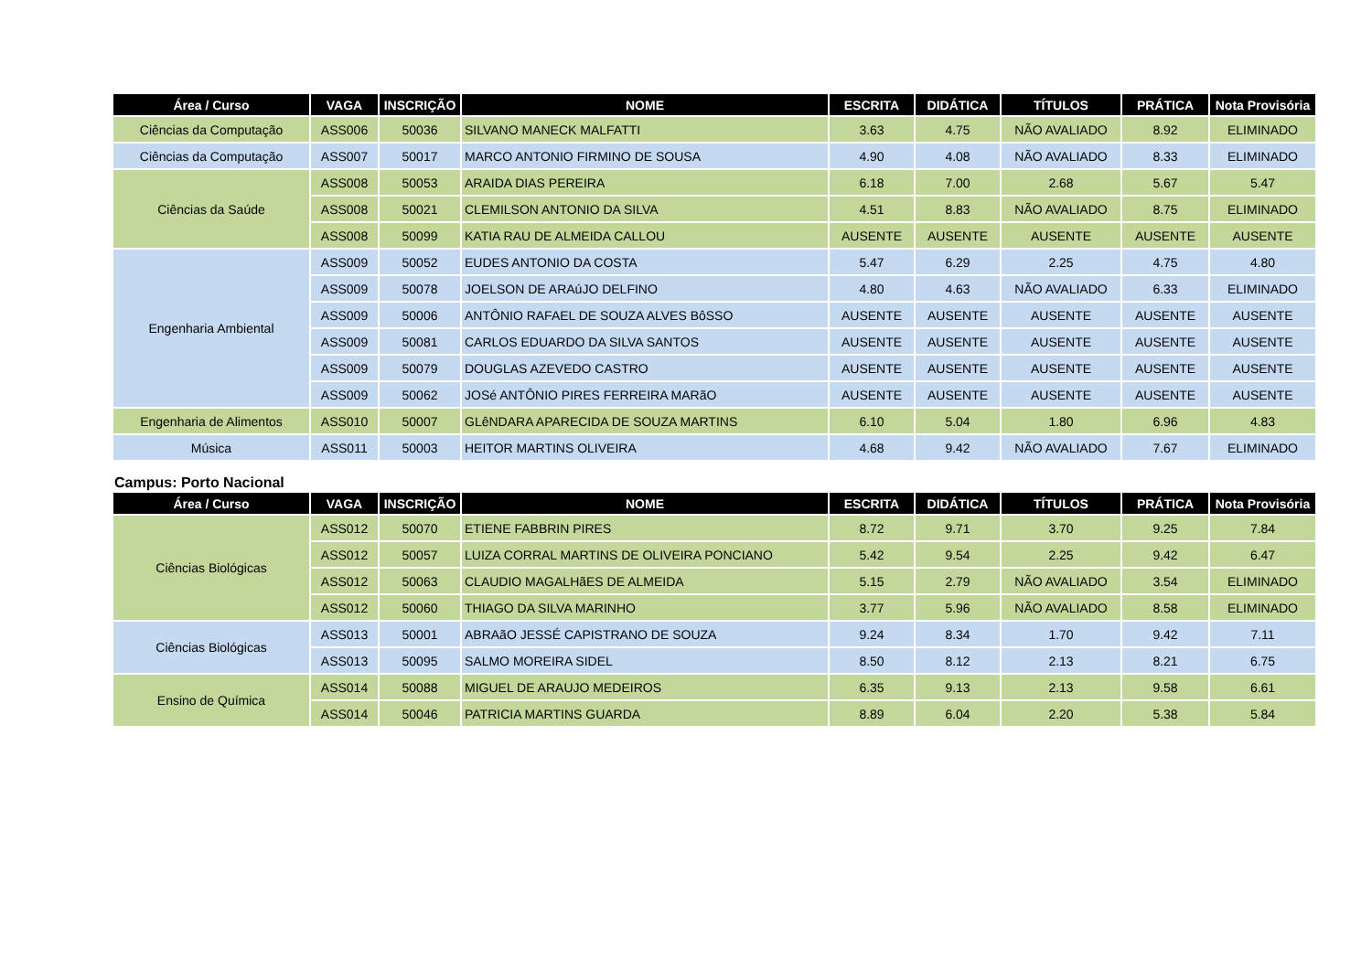| Área / Curso | VAGA | INSCRIÇÃO | NOME | ESCRITA | DIDÁTICA | TÍTULOS | PRÁTICA | Nota Provisória |
| --- | --- | --- | --- | --- | --- | --- | --- | --- |
| Ciências da Computação | ASS006 | 50036 | SILVANO MANECK MALFATTI | 3.63 | 4.75 | NÃO AVALIADO | 8.92 | ELIMINADO |
| Ciências da Computação | ASS007 | 50017 | MARCO ANTONIO FIRMINO DE SOUSA | 4.90 | 4.08 | NÃO AVALIADO | 8.33 | ELIMINADO |
| Ciências da Saúde | ASS008 | 50053 | ARAIDA DIAS PEREIRA | 6.18 | 7.00 | 2.68 | 5.67 | 5.47 |
| | ASS008 | 50021 | CLEMILSON ANTONIO DA SILVA | 4.51 | 8.83 | NÃO AVALIADO | 8.75 | ELIMINADO |
| | ASS008 | 50099 | KATIA RAU DE ALMEIDA CALLOU | AUSENTE | AUSENTE | AUSENTE | AUSENTE | AUSENTE |
| Engenharia Ambiental | ASS009 | 50052 | EUDES ANTONIO DA COSTA | 5.47 | 6.29 | 2.25 | 4.75 | 4.80 |
| | ASS009 | 50078 | JOELSON DE ARAúJO DELFINO | 4.80 | 4.63 | NÃO AVALIADO | 6.33 | ELIMINADO |
| | ASS009 | 50006 | ANTÔNIO RAFAEL DE SOUZA ALVES BôSSO | AUSENTE | AUSENTE | AUSENTE | AUSENTE | AUSENTE |
| | ASS009 | 50081 | CARLOS EDUARDO DA SILVA SANTOS | AUSENTE | AUSENTE | AUSENTE | AUSENTE | AUSENTE |
| | ASS009 | 50079 | DOUGLAS AZEVEDO CASTRO | AUSENTE | AUSENTE | AUSENTE | AUSENTE | AUSENTE |
| | ASS009 | 50062 | JOSé ANTÔNIO PIRES FERREIRA MARãO | AUSENTE | AUSENTE | AUSENTE | AUSENTE | AUSENTE |
| Engenharia de Alimentos | ASS010 | 50007 | GLêNDARA APARECIDA DE SOUZA MARTINS | 6.10 | 5.04 | 1.80 | 6.96 | 4.83 |
| Música | ASS011 | 50003 | HEITOR MARTINS OLIVEIRA | 4.68 | 9.42 | NÃO AVALIADO | 7.67 | ELIMINADO |
Campus: Porto Nacional
| Área / Curso | VAGA | INSCRIÇÃO | NOME | ESCRITA | DIDÁTICA | TÍTULOS | PRÁTICA | Nota Provisória |
| --- | --- | --- | --- | --- | --- | --- | --- | --- |
| Ciências Biológicas | ASS012 | 50070 | ETIENE FABBRIN PIRES | 8.72 | 9.71 | 3.70 | 9.25 | 7.84 |
| | ASS012 | 50057 | LUIZA CORRAL MARTINS DE OLIVEIRA PONCIANO | 5.42 | 9.54 | 2.25 | 9.42 | 6.47 |
| | ASS012 | 50063 | CLAUDIO MAGALHãES DE ALMEIDA | 5.15 | 2.79 | NÃO AVALIADO | 3.54 | ELIMINADO |
| | ASS012 | 50060 | THIAGO DA SILVA MARINHO | 3.77 | 5.96 | NÃO AVALIADO | 8.58 | ELIMINADO |
| Ciências Biológicas | ASS013 | 50001 | ABRAãO JESSÉ CAPISTRANO DE SOUZA | 9.24 | 8.34 | 1.70 | 9.42 | 7.11 |
| | ASS013 | 50095 | SALMO MOREIRA SIDEL | 8.50 | 8.12 | 2.13 | 8.21 | 6.75 |
| Ensino de Química | ASS014 | 50088 | MIGUEL DE ARAUJO MEDEIROS | 6.35 | 9.13 | 2.13 | 9.58 | 6.61 |
| | ASS014 | 50046 | PATRICIA MARTINS GUARDA | 8.89 | 6.04 | 2.20 | 5.38 | 5.84 |